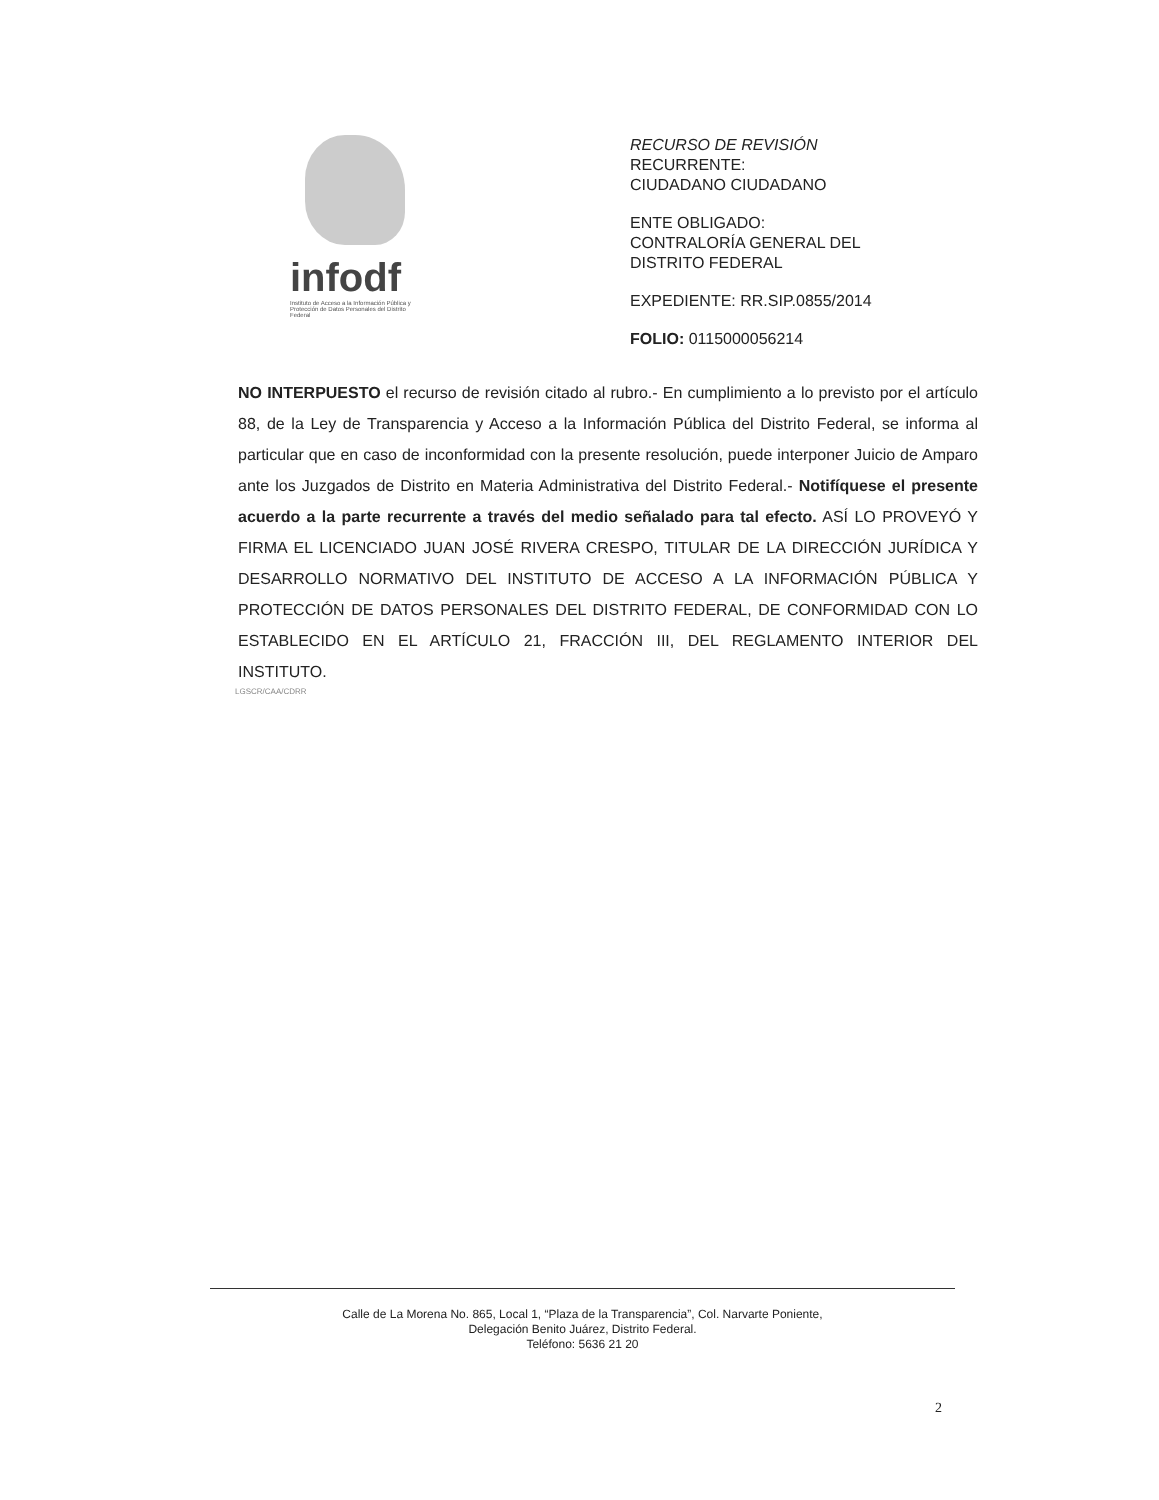infodf
Instituto de Acceso a la Información Pública y Protección de Datos Personales del Distrito Federal
RECURSO DE REVISIÓN
RECURRENTE:
CIUDADANO CIUDADANO
ENTE OBLIGADO:
CONTRALORÍA GENERAL DEL
DISTRITO FEDERAL
EXPEDIENTE: RR.SIP.0855/2014
FOLIO: 0115000056214
NO INTERPUESTO el recurso de revisión citado al rubro.- En cumplimiento a lo previsto por el artículo 88, de la Ley de Transparencia y Acceso a la Información Pública del Distrito Federal, se informa al particular que en caso de inconformidad con la presente resolución, puede interponer Juicio de Amparo ante los Juzgados de Distrito en Materia Administrativa del Distrito Federal.- Notifíquese el presente acuerdo a la parte recurrente a través del medio señalado para tal efecto. ASÍ LO PROVEYÓ Y FIRMA EL LICENCIADO JUAN JOSÉ RIVERA CRESPO, TITULAR DE LA DIRECCIÓN JURÍDICA Y DESARROLLO NORMATIVO DEL INSTITUTO DE ACCESO A LA INFORMACIÓN PÚBLICA Y PROTECCIÓN DE DATOS PERSONALES DEL DISTRITO FEDERAL, DE CONFORMIDAD CON LO ESTABLECIDO EN EL ARTÍCULO 21, FRACCIÓN III, DEL REGLAMENTO INTERIOR DEL INSTITUTO.
LGSCR/CAA/CDRR
Calle de La Morena No. 865, Local 1, “Plaza de la Transparencia”, Col. Narvarte Poniente,
Delegación Benito Juárez, Distrito Federal.
Teléfono: 5636 21 20
2